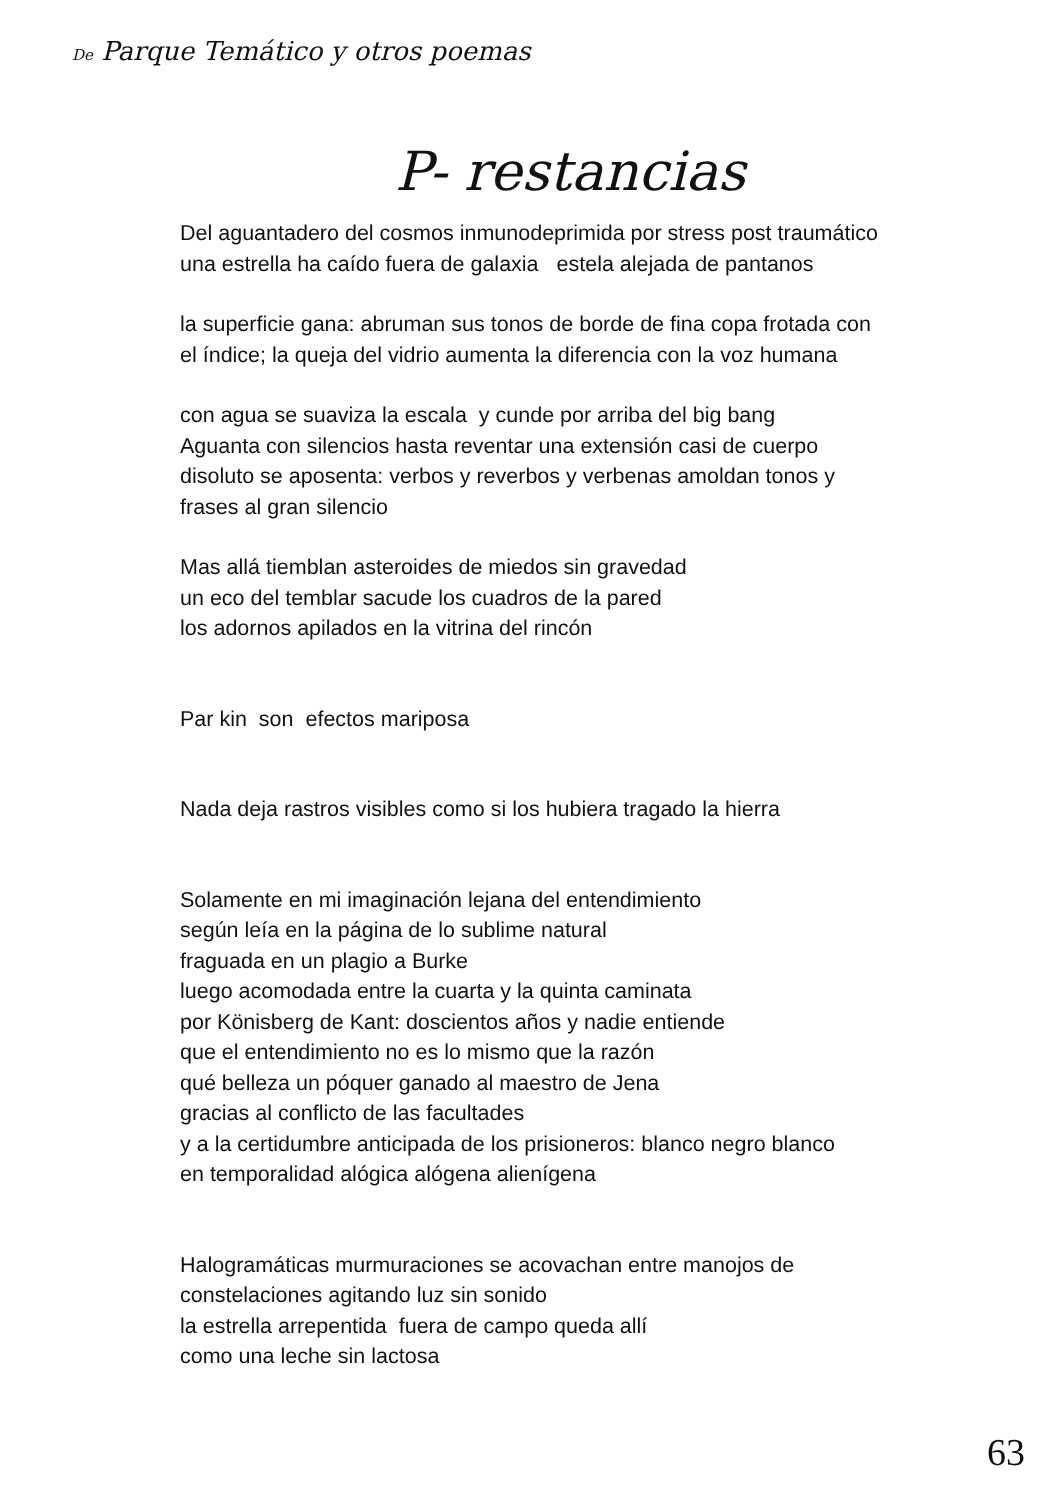De Parque Temático y otros poemas
P- restancias
Del aguantadero del cosmos inmunodeprimida por stress post traumático
una estrella ha caído fuera de galaxia estela alejada de pantanos
la superficie gana: abruman sus tonos de borde de fina copa frotada con
el índice; la queja del vidrio aumenta la diferencia con la voz humana
con agua se suaviza la escala y cunde por arriba del big bang
Aguanta con silencios hasta reventar una extensión casi de cuerpo
disoluto se aposenta: verbos y reverbos y verbenas amoldan tonos y
frases al gran silencio
Mas allá tiemblan asteroides de miedos sin gravedad
un eco del temblar sacude los cuadros de la pared
los adornos apilados en la vitrina del rincón
Par kin son efectos mariposa
Nada deja rastros visibles como si los hubiera tragado la hierra
Solamente en mi imaginación lejana del entendimiento
según leía en la página de lo sublime natural
fraguada en un plagio a Burke
luego acomodada entre la cuarta y la quinta caminata
por Könisberg de Kant: doscientos años y nadie entiende
que el entendimiento no es lo mismo que la razón
qué belleza un póquer ganado al maestro de Jena
gracias al conflicto de las facultades
y a la certidumbre anticipada de los prisioneros: blanco negro blanco
en temporalidad alógica alógena alienígena
Halogramáticas murmuraciones se acovachan entre manojos de
constelaciones agitando luz sin sonido
la estrella arrepentida fuera de campo queda allí
como una leche sin lactosa
63